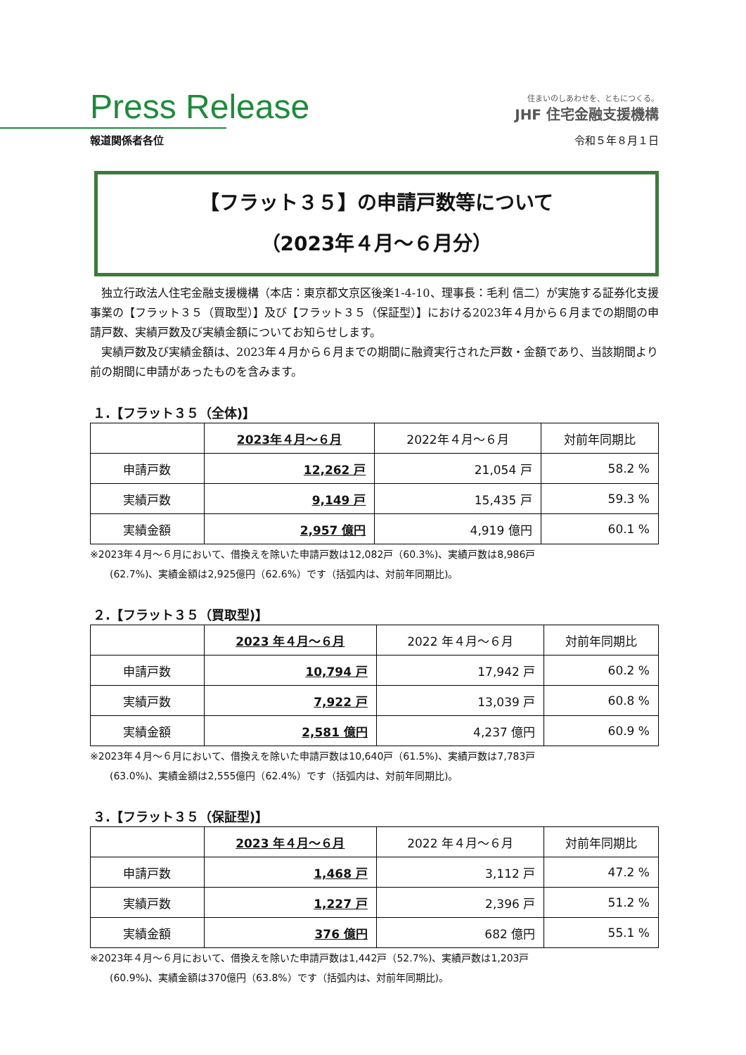Press Release
住まいのしあわせを、ともにつくる。
JHF 住宅金融支援機構
報道関係者各位 令和５年８月１日
【フラット３５】の申請戸数等について
（2023年４月～６月分）
独立行政法人住宅金融支援機構（本店：東京都文京区後楽1-4-10、理事長：毛利 信二）が実施する証券化支援事業の【フラット３５（買取型）】及び【フラット３５（保証型）】における2023年４月から６月までの期間の申請戸数、実績戸数及び実績金額についてお知らせします。
実績戸数及び実績金額は、2023年４月から６月までの期間に融資実行された戸数・金額であり、当該期間より前の期間に申請があったものを含みます。
１.【フラット３５（全体)】
| | 2023年４月～６月 | 2022年４月～６月 | 対前年同期比 |
| --- | --- | --- | --- |
| 申請戸数 | 12,262 戸 | 21,054 戸 | 58.2 % |
| 実績戸数 | 9,149 戸 | 15,435 戸 | 59.3 % |
| 実績金額 | 2,957 億円 | 4,919 億円 | 60.1 % |
※2023年４月～６月において、借換えを除いた申請戸数は12,082戸（60.3%)、実績戸数は8,986戸
(62.7%)、実績金額は2,925億円（62.6%）です（括弧内は、対前年同期比)。
２.【フラット３５（買取型)】
| | 2023 年４月～６月 | 2022 年４月～６月 | 対前年同期比 |
| --- | --- | --- | --- |
| 申請戸数 | 10,794 戸 | 17,942 戸 | 60.2 % |
| 実績戸数 | 7,922 戸 | 13,039 戸 | 60.8 % |
| 実績金額 | 2,581 億円 | 4,237 億円 | 60.9 % |
※2023年４月～６月において、借換えを除いた申請戸数は10,640戸（61.5%)、実績戸数は7,783戸
(63.0%)、実績金額は2,555億円（62.4%）です（括弧内は、対前年同期比)。
３.【フラット３５（保証型)】
| | 2023 年４月～６月 | 2022 年４月～６月 | 対前年同期比 |
| --- | --- | --- | --- |
| 申請戸数 | 1,468 戸 | 3,112 戸 | 47.2 % |
| 実績戸数 | 1,227 戸 | 2,396 戸 | 51.2 % |
| 実績金額 | 376 億円 | 682 億円 | 55.1 % |
※2023年４月～６月において、借換えを除いた申請戸数は1,442戸（52.7%)、実績戸数は1,203戸
(60.9%)、実績金額は370億円（63.8%）です（括弧内は、対前年同期比)。